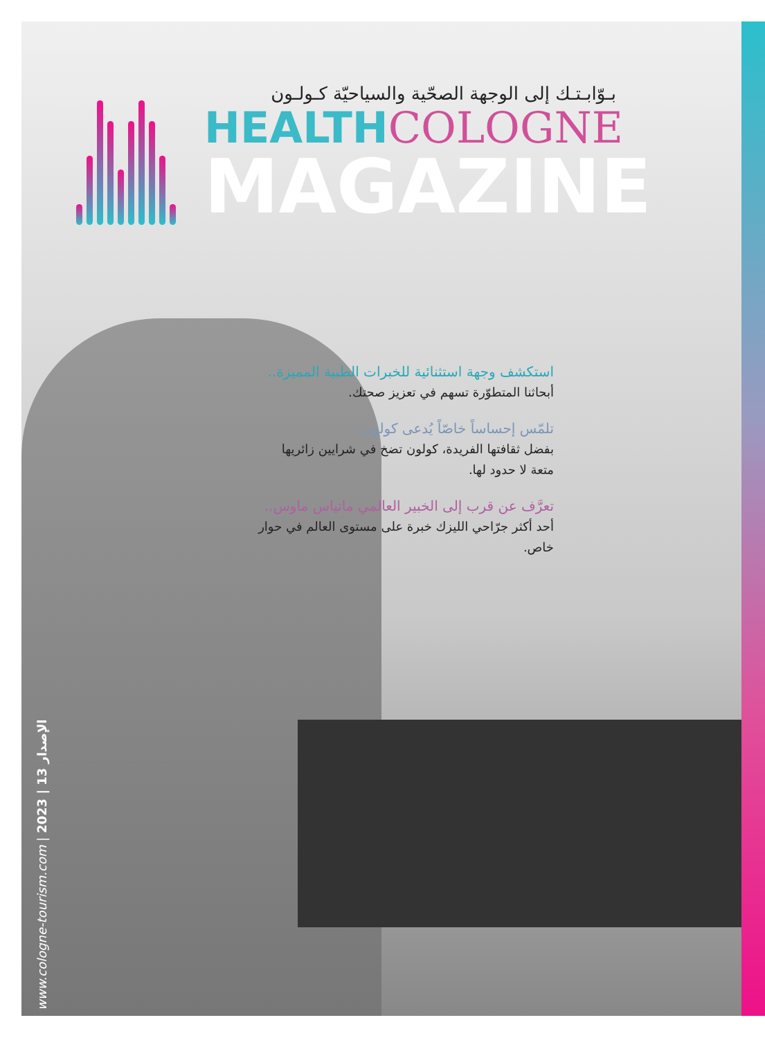بـوّابـتـك إلى الوجهة الصحّية والسياحيّة كـولـون
HEALTH COLOGNE
MAGAZINE
استكشف وجهة استثنائية للخبرات الطبية المميزة..
أبحاثنا المتطوّرة تسهم في تعزيز صحتك.
تلمّس إحساساً خاصّاً يُدعى كولون..
بفضل ثقافتها الفريدة، كولون تضخ في شرايين زائريها متعة لا حدود لها.
تعرَّف عن قرب إلى الخبير العالمي ماتياس ماوس..
أحد أكثر جرّاحي الليزك خبرة على مستوى العالم في حوار خاص.
www.cologne-tourism.com | 2023 | 13 الإصدار